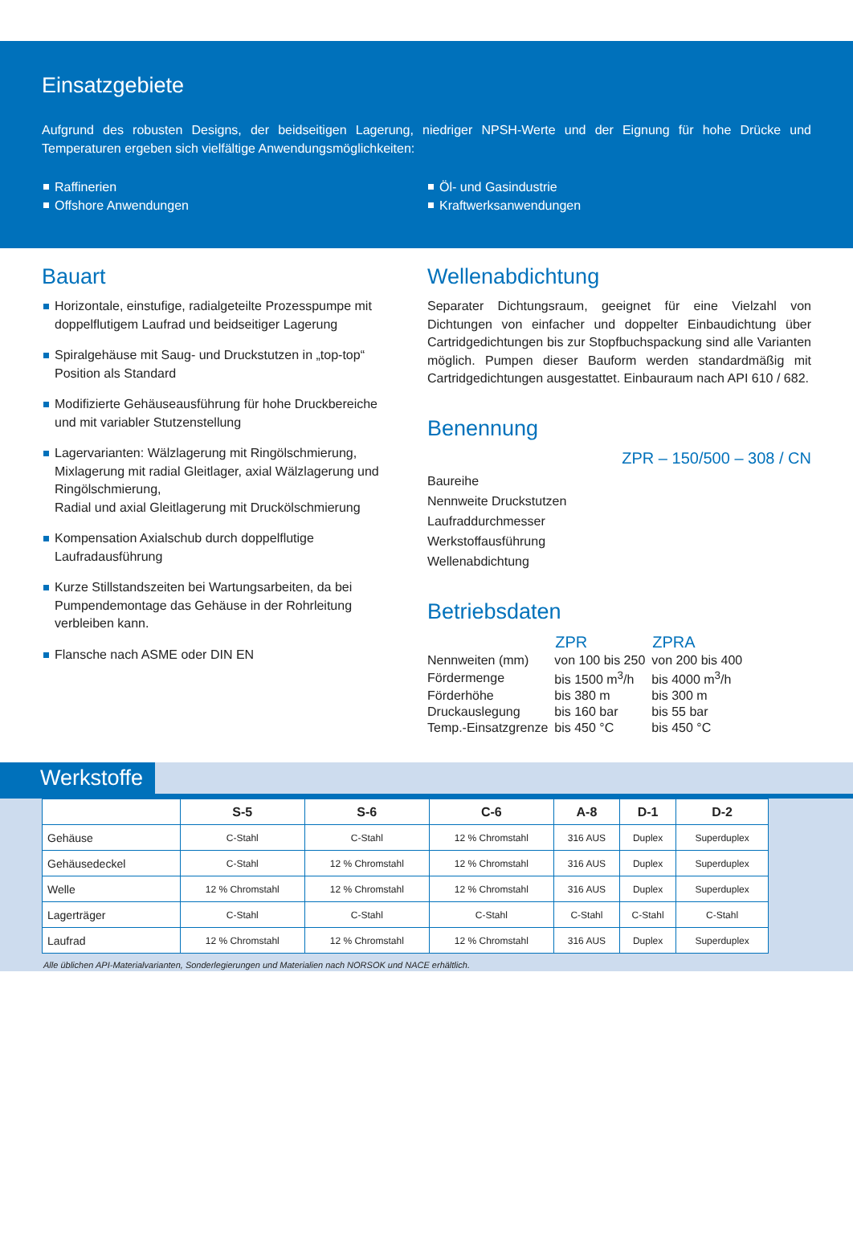Einsatzgebiete
Aufgrund des robusten Designs, der beidseitigen Lagerung, niedriger NPSH-Werte und der Eignung für hohe Drücke und Temperaturen ergeben sich vielfältige Anwendungsmöglichkeiten:
Raffinerien
Offshore Anwendungen
Öl- und Gasindustrie
Kraftwerksanwendungen
Bauart
Horizontale, einstufige, radialgeteilte Prozesspumpe mit doppelflutigem Laufrad und beidseitiger Lagerung
Spiralgehäuse mit Saug- und Druckstutzen in „top-top“ Position als Standard
Modifizierte Gehäuseausführung für hohe Druckbereiche und mit variabler Stutzenstellung
Lagervarianten: Wälzlagerung mit Ringölschmierung,
Mixlagerung mit radial Gleitlager, axial Wälzlagerung und Ringölschmierung,
Radial und axial Gleitlagerung mit Druckölschmierung
Kompensation Axialschub durch doppelflutige Laufradausführung
Kurze Stillstandszeiten bei Wartungsarbeiten, da bei Pumpendemontage das Gehäuse in der Rohrleitung verbleiben kann.
Flansche nach ASME oder DIN EN
Wellenabdichtung
Separater Dichtungsraum, geeignet für eine Vielzahl von Dichtungen von einfacher und doppelter Einbaudichtung über Cartridgedichtungen bis zur Stopfbuchspackung sind alle Varianten möglich. Pumpen dieser Bauform werden standardmäßig mit Cartridgedichtungen ausgestattet. Einbauraum nach API 610 / 682.
Benennung
ZPR – 150/500 – 308 / CN
Baureihe
Nennweite Druckstutzen
Laufraddurchmesser
Werkstoffausführung
Wellenabdichtung
Betriebsdaten
| | ZPR | ZPRA |
| Nennweiten (mm) | von 100 bis 250 | von 200 bis 400 |
| Fördermenge | bis 1500 m<sup>3</sup>/h | bis 4000 m<sup>3</sup>/h |
| Förderhöhe | bis 380 m | bis 300 m |
| Druckauslegung | bis 160 bar | bis 55 bar |
| Temp.-Einsatzgrenze | bis 450 °C | bis 450 °C |
Werkstoffe
| | S-5 | S-6 | C-6 | A-8 | D-1 | D-2 |
| --- | --- | --- | --- | --- | --- | --- |
| Gehäuse | C-Stahl | C-Stahl | 12 % Chromstahl | 316 AUS | Duplex | Superduplex |
| Gehäusedeckel | C-Stahl | 12 % Chromstahl | 12 % Chromstahl | 316 AUS | Duplex | Superduplex |
| Welle | 12 % Chromstahl | 12 % Chromstahl | 12 % Chromstahl | 316 AUS | Duplex | Superduplex |
| Lagerträger | C-Stahl | C-Stahl | C-Stahl | C-Stahl | C-Stahl | C-Stahl |
| Laufrad | 12 % Chromstahl | 12 % Chromstahl | 12 % Chromstahl | 316 AUS | Duplex | Superduplex |
Alle üblichen API-Materialvarianten, Sonderlegierungen und Materialien nach NORSOK und NACE erhältlich.